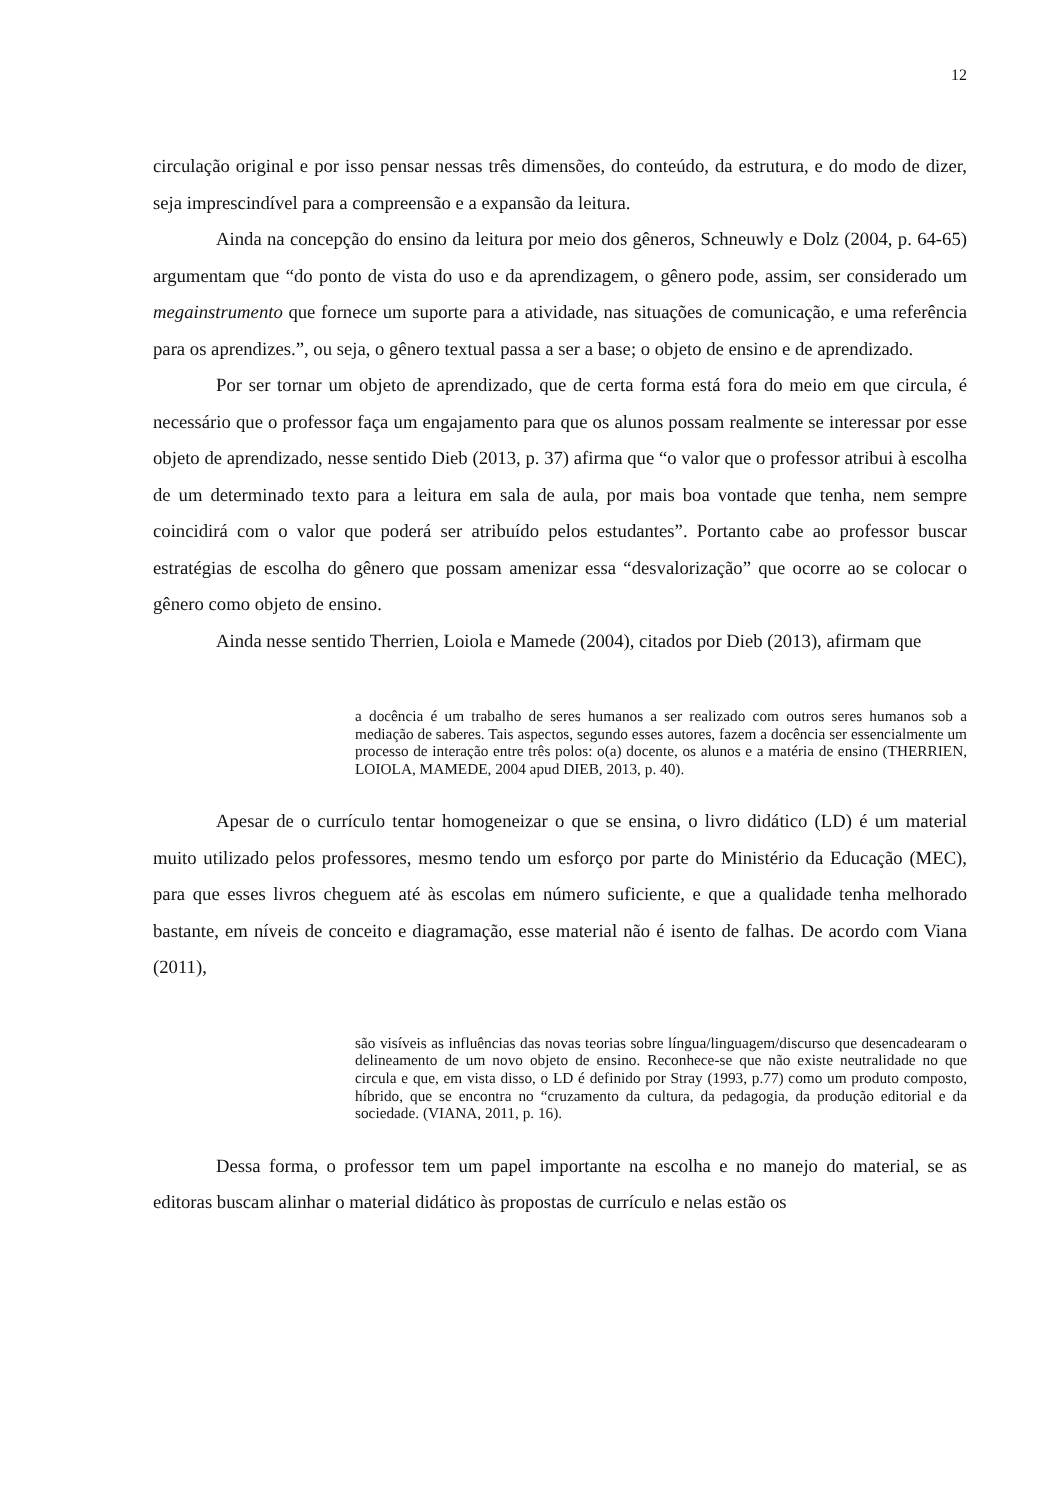12
circulação original e por isso pensar nessas três dimensões, do conteúdo, da estrutura, e do modo de dizer, seja imprescindível para a compreensão e a expansão da leitura.
Ainda na concepção do ensino da leitura por meio dos gêneros, Schneuwly e Dolz (2004, p. 64-65) argumentam que “do ponto de vista do uso e da aprendizagem, o gênero pode, assim, ser considerado um megainstrumento que fornece um suporte para a atividade, nas situações de comunicação, e uma referência para os aprendizes.”, ou seja, o gênero textual passa a ser a base; o objeto de ensino e de aprendizado.
Por ser tornar um objeto de aprendizado, que de certa forma está fora do meio em que circula, é necessário que o professor faça um engajamento para que os alunos possam realmente se interessar por esse objeto de aprendizado, nesse sentido Dieb (2013, p. 37) afirma que “o valor que o professor atribui à escolha de um determinado texto para a leitura em sala de aula, por mais boa vontade que tenha, nem sempre coincidirá com o valor que poderá ser atribuído pelos estudantes”. Portanto cabe ao professor buscar estratégias de escolha do gênero que possam amenizar essa “desvalorização” que ocorre ao se colocar o gênero como objeto de ensino.
Ainda nesse sentido Therrien, Loiola e Mamede (2004), citados por Dieb (2013), afirmam que
a docência é um trabalho de seres humanos a ser realizado com outros seres humanos sob a mediação de saberes. Tais aspectos, segundo esses autores, fazem a docência ser essencialmente um processo de interação entre três polos: o(a) docente, os alunos e a matéria de ensino (THERRIEN, LOIOLA, MAMEDE, 2004 apud DIEB, 2013, p. 40).
Apesar de o currículo tentar homogeneizar o que se ensina, o livro didático (LD) é um material muito utilizado pelos professores, mesmo tendo um esforço por parte do Ministério da Educação (MEC), para que esses livros cheguem até às escolas em número suficiente, e que a qualidade tenha melhorado bastante, em níveis de conceito e diagramação, esse material não é isento de falhas. De acordo com Viana (2011),
são visíveis as influências das novas teorias sobre língua/linguagem/discurso que desencadearam o delineamento de um novo objeto de ensino. Reconhece-se que não existe neutralidade no que circula e que, em vista disso, o LD é definido por Stray (1993, p.77) como um produto composto, híbrido, que se encontra no “cruzamento da cultura, da pedagogia, da produção editorial e da sociedade. (VIANA, 2011, p. 16).
Dessa forma, o professor tem um papel importante na escolha e no manejo do material, se as editoras buscam alinhar o material didático às propostas de currículo e nelas estão os